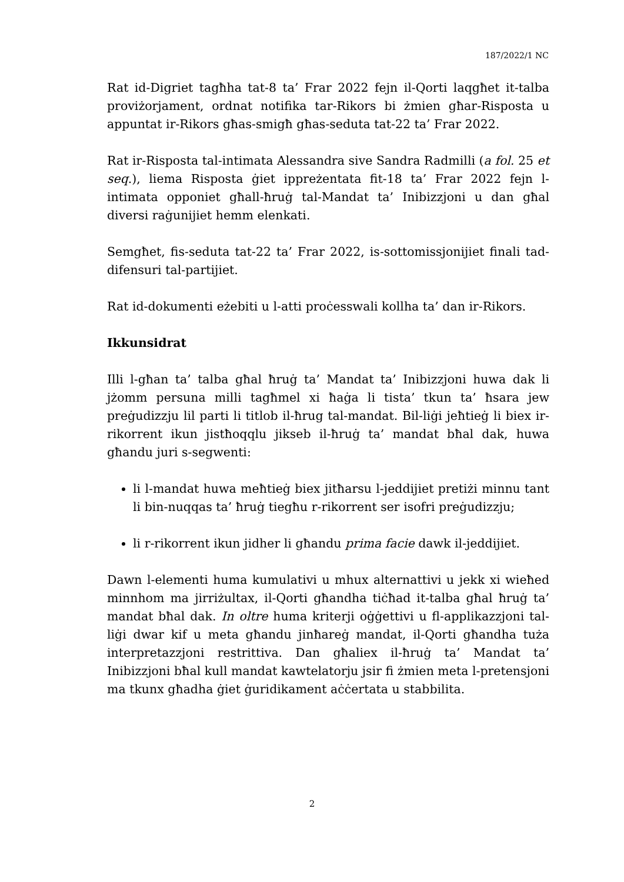187/2022/1 NC
Rat id-Digriet tagħha tat-8 ta’ Frar 2022 fejn il-Qorti laqgħet it-talba proviżorjament, ordnat notifika tar-Rikors bi żmien għar-Risposta u appuntat ir-Rikors għas-smigħ għas-seduta tat-22 ta’ Frar 2022.
Rat ir-Risposta tal-intimata Alessandra sive Sandra Radmilli (a fol. 25 et seq.), liema Risposta ġiet ippreżentata fit-18 ta’ Frar 2022 fejn l-intimata opponiet għall-ħruġ tal-Mandat ta’ Inibizzjoni u dan għal diversi raġunijiet hemm elenkati.
Semgħet, fis-seduta tat-22 ta’ Frar 2022, is-sottomissjonijiet finali tad-difensuri tal-partijiet.
Rat id-dokumenti eżebiti u l-atti proċesswali kollha ta’ dan ir-Rikors.
Ikkunsidrat
Illi l-għan ta’ talba għal ħruġ ta’ Mandat ta’ Inibizzjoni huwa dak li jżomm persuna milli tagħmel xi ħaġa li tista’ tkun ta’ ħsara jew preġudizzju lil parti li titlob il-ħrug tal-mandat. Bil-liġi jeħtieġ li biex ir-rikorrent ikun jistħoqqlu jikseb il-ħruġ ta’ mandat bħal dak, huwa għandu juri s-segwenti:
li l-mandat huwa meħtieġ biex jitħarsu l-jeddijiet pretiżi minnu tant li bin-nuqqas ta’ ħruġ tiegħu r-rikorrent ser isofri preġudizzju;
li r-rikorrent ikun jidher li għandu prima facie dawk il-jeddijiet.
Dawn l-elementi huma kumulativi u mhux alternattivi u jekk xi wieħed minnhom ma jirriżultax, il-Qorti għandha tiċħad it-talba għal ħruġ ta’ mandat bħal dak. In oltre huma kriterji oġġettivi u fl-applikazzjoni tal-liġi dwar kif u meta għandu jinħareġ mandat, il-Qorti għandha tuża interpretazzjoni restrittiva. Dan għaliex il-ħruġ ta’ Mandat ta’ Inibizzjoni bħal kull mandat kawtelatorju jsir fi żmien meta l-pretensjoni ma tkunx għadha ġiet ġuridikament aċċertata u stabbilita.
2